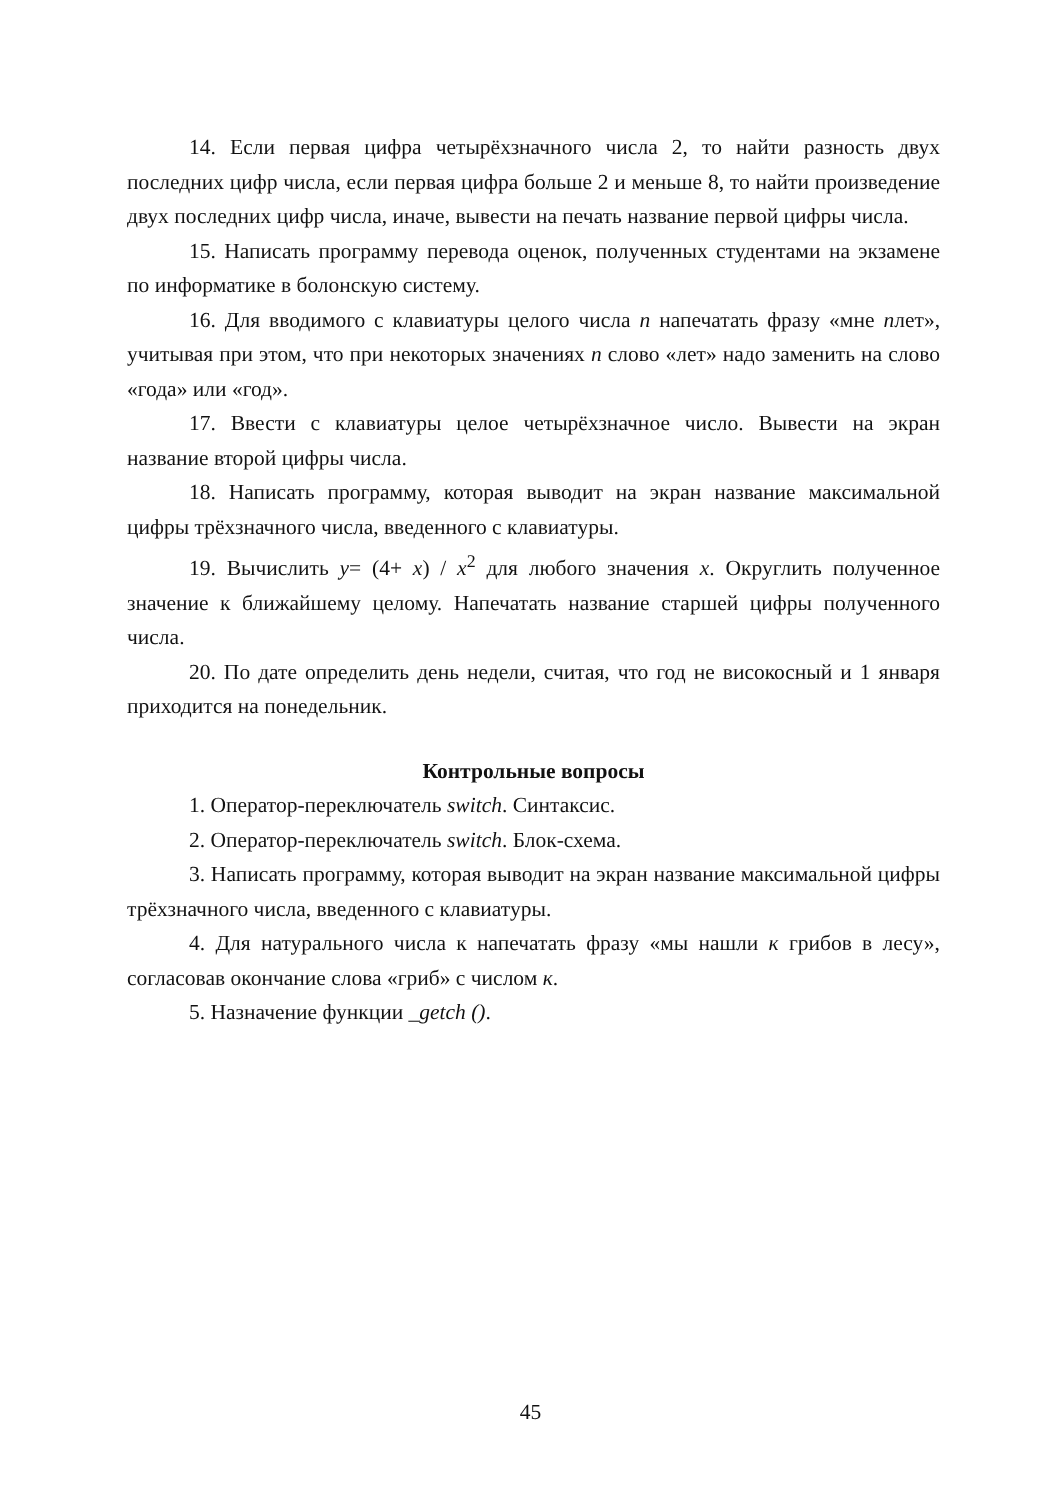14. Если первая цифра четырёхзначного числа 2, то найти разность двух последних цифр числа, если первая цифра больше 2 и меньше 8, то найти произведение двух последних цифр числа, иначе, вывести на печать название первой цифры числа.
15. Написать программу перевода оценок, полученных студентами на экзамене по информатике в болонскую систему.
16. Для вводимого с клавиатуры целого числа n напечатать фразу «мне nлет», учитывая при этом, что при некоторых значениях n слово «лет» надо заменить на слово «года» или «год».
17. Ввести с клавиатуры целое четырёхзначное число. Вывести на экран название второй цифры числа.
18. Написать программу, которая выводит на экран название максимальной цифры трёхзначного числа, введенного с клавиатуры.
19. Вычислить y= (4+ x) / x<sup>2</sup> для любого значения x. Округлить полученное значение к ближайшему целому. Напечатать название старшей цифры полученного числа.
20. По дате определить день недели, считая, что год не високосный и 1 января приходится на понедельник.
Контрольные вопросы
1. Оператор-переключатель switch. Синтаксис.
2. Оператор-переключатель switch. Блок-схема.
3. Написать программу, которая выводит на экран название максимальной цифры трёхзначного числа, введенного с клавиатуры.
4. Для натурального числа к напечатать фразу «мы нашли к грибов в лесу», согласовав окончание слова «гриб» с числом к.
5. Назначение функции _getch ().
45